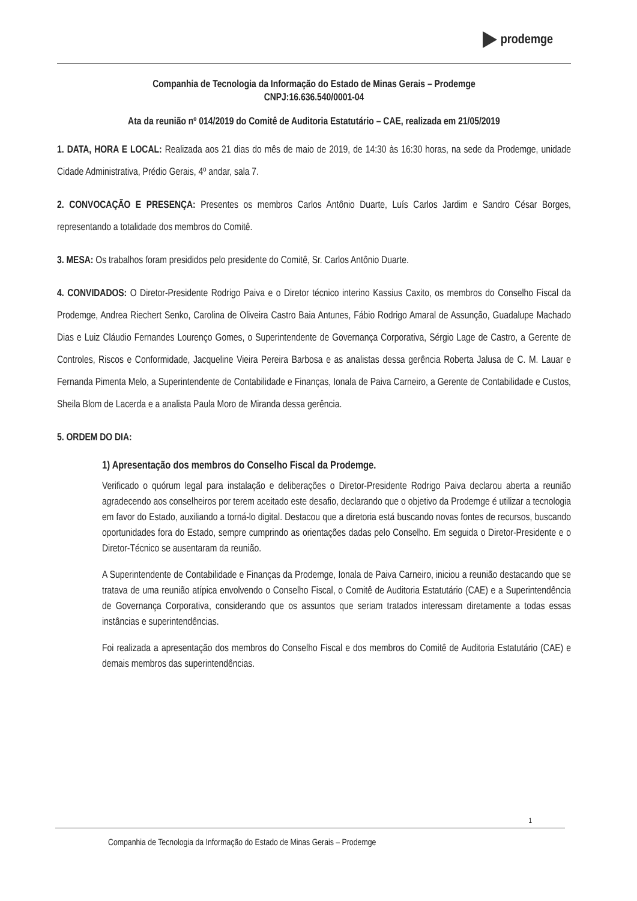prodemge
Companhia de Tecnologia da Informação do Estado de Minas Gerais – Prodemge
CNPJ:16.636.540/0001-04
Ata da reunião nº 014/2019 do Comitê de Auditoria Estatutário – CAE, realizada em 21/05/2019
1. DATA, HORA E LOCAL: Realizada aos 21 dias do mês de maio de 2019, de 14:30 às 16:30 horas, na sede da Prodemge, unidade Cidade Administrativa, Prédio Gerais, 4º andar, sala 7.
2. CONVOCAÇÃO E PRESENÇA: Presentes os membros Carlos Antônio Duarte, Luís Carlos Jardim e Sandro César Borges, representando a totalidade dos membros do Comitê.
3. MESA: Os trabalhos foram presididos pelo presidente do Comitê, Sr. Carlos Antônio Duarte.
4. CONVIDADOS: O Diretor-Presidente Rodrigo Paiva e o Diretor técnico interino Kassius Caxito, os membros do Conselho Fiscal da Prodemge, Andrea Riechert Senko, Carolina de Oliveira Castro Baia Antunes, Fábio Rodrigo Amaral de Assunção, Guadalupe Machado Dias e Luiz Cláudio Fernandes Lourenço Gomes, o Superintendente de Governança Corporativa, Sérgio Lage de Castro, a Gerente de Controles, Riscos e Conformidade, Jacqueline Vieira Pereira Barbosa e as analistas dessa gerência Roberta Jalusa de C. M. Lauar e Fernanda Pimenta Melo, a Superintendente de Contabilidade e Finanças, Ionala de Paiva Carneiro, a Gerente de Contabilidade e Custos, Sheila Blom de Lacerda e a analista Paula Moro de Miranda dessa gerência.
5. ORDEM DO DIA:
1) Apresentação dos membros do Conselho Fiscal da Prodemge.
Verificado o quórum legal para instalação e deliberações o Diretor-Presidente Rodrigo Paiva declarou aberta a reunião agradecendo aos conselheiros por terem aceitado este desafio, declarando que o objetivo da Prodemge é utilizar a tecnologia em favor do Estado, auxiliando a torná-lo digital. Destacou que a diretoria está buscando novas fontes de recursos, buscando oportunidades fora do Estado, sempre cumprindo as orientações dadas pelo Conselho. Em seguida o Diretor-Presidente e o Diretor-Técnico se ausentaram da reunião.
A Superintendente de Contabilidade e Finanças da Prodemge, Ionala de Paiva Carneiro, iniciou a reunião destacando que se tratava de uma reunião atípica envolvendo o Conselho Fiscal, o Comitê de Auditoria Estatutário (CAE) e a Superintendência de Governança Corporativa, considerando que os assuntos que seriam tratados interessam diretamente a todas essas instâncias e superintendências.
Foi realizada a apresentação dos membros do Conselho Fiscal e dos membros do Comitê de Auditoria Estatutário (CAE) e demais membros das superintendências.
1
Companhia de Tecnologia da Informação do Estado de Minas Gerais – Prodemge